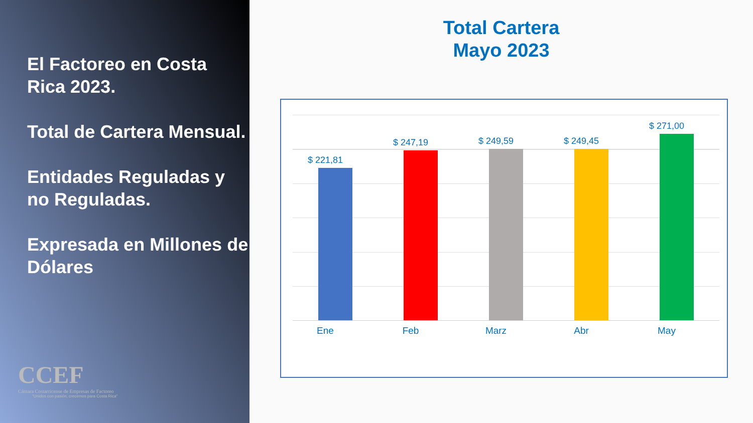El Factoreo en Costa Rica 2023.
Total de Cartera Mensual.
Entidades Reguladas y no Reguladas.
Expresada en Millones de Dólares
CCEF
Cámara Costarricense de Empresas de Factoreo
"Unidos con pasión, crecemos para Costa Rica"
Total Cartera
Mayo 2023
$ 221,81
$ 247,19 $ 249,59 $ 249,45
$ 271,00
Ene Feb Marz Abr May